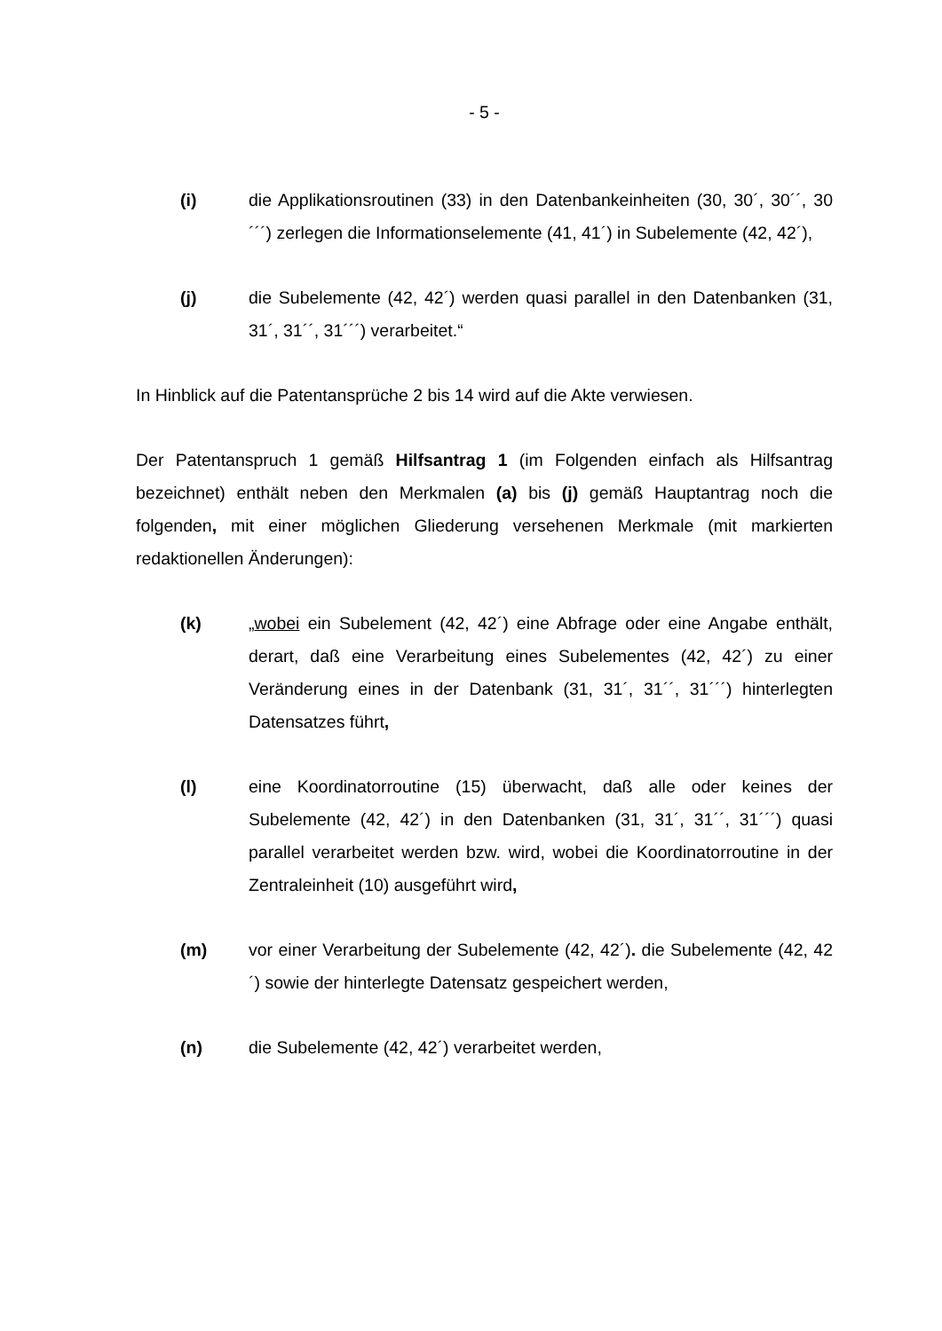- 5 -
(i) die Applikationsroutinen (33) in den Datenbankeinheiten (30, 30´, 30´´, 30´´´) zerlegen die Informationselemente (41, 41´) in Subelemente (42, 42´),
(j) die Subelemente (42, 42´) werden quasi parallel in den Datenbanken (31, 31´, 31´´, 31´´´) verarbeitet.“
In Hinblick auf die Patentansprüche 2 bis 14 wird auf die Akte verwiesen.
Der Patentanspruch 1 gemäß Hilfsantrag 1 (im Folgenden einfach als Hilfsantrag bezeichnet) enthält neben den Merkmalen (a) bis (j) gemäß Hauptantrag noch die folgenden, mit einer möglichen Gliederung versehenen Merkmale (mit markierten redaktionellen Änderungen):
(k) „wobei ein Subelement (42, 42´) eine Abfrage oder eine Angabe enthält, derart, daß eine Verarbeitung eines Subelementes (42, 42´) zu einer Veränderung eines in der Datenbank (31, 31´, 31´´, 31´´´) hinterlegten Datensatzes führt,
(l) eine Koordinatorroutine (15) überwacht, daß alle oder keines der Subelemente (42, 42´) in den Datenbanken (31, 31´, 31´´, 31´´´) quasi parallel verarbeitet werden bzw. wird, wobei die Koordinatorroutine in der Zentraleinheit (10) ausgeführt wird,
(m) vor einer Verarbeitung der Subelemente (42, 42´). die Subelemente (42, 42´) sowie der hinterlegte Datensatz gespeichert werden,
(n) die Subelemente (42, 42´) verarbeitet werden,